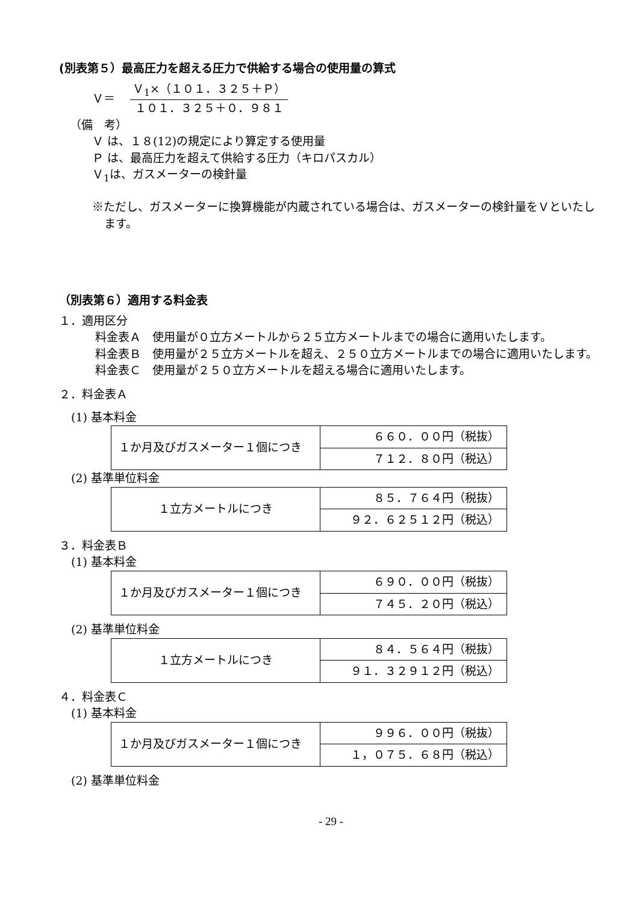(別表第５）最高圧力を超える圧力で供給する場合の使用量の算式
Ｖ＝
Ｖ<sub>1</sub>×（１０１．３２５＋Ｐ）
１０１．３２５＋０．９８１
（備　考）
Ｖ は、１８(12)の規定により算定する使用量
Ｐ は、最高圧力を超えて供給する圧力（キロパスカル）
Ｖ<sub>1</sub>は、ガスメーターの検針量
※ただし、ガスメーターに換算機能が内蔵されている場合は、ガスメーターの検針量をＶといたします。
（別表第６）適用する料金表
１．適用区分
料金表Ａ　使用量が０立方メートルから２５立方メートルまでの場合に適用いたします。
料金表Ｂ　使用量が２５立方メートルを超え、２５０立方メートルまでの場合に適用いたします。
料金表Ｃ　使用量が２５０立方メートルを超える場合に適用いたします。
２．料金表Ａ
(1) 基本料金
| １か月及びガスメーター１個につき | ６６０．００円（税抜） |
| | ７１２．８０円（税込） |
(2) 基準単位料金
| １立方メートルにつき | ８５．７６４円（税抜） |
| | ９２．６２５１２円（税込） |
３．料金表Ｂ
(1) 基本料金
| １か月及びガスメーター１個につき | ６９０．００円（税抜） |
| | ７４５．２０円（税込） |
(2) 基準単位料金
| １立方メートルにつき | ８４．５６４円（税抜） |
| | ９１．３２９１２円（税込） |
４．料金表Ｃ
(1) 基本料金
| １か月及びガスメーター１個につき | ９９６．００円（税抜） |
| | １，０７５．６８円（税込） |
(2) 基準単位料金
- 29 -